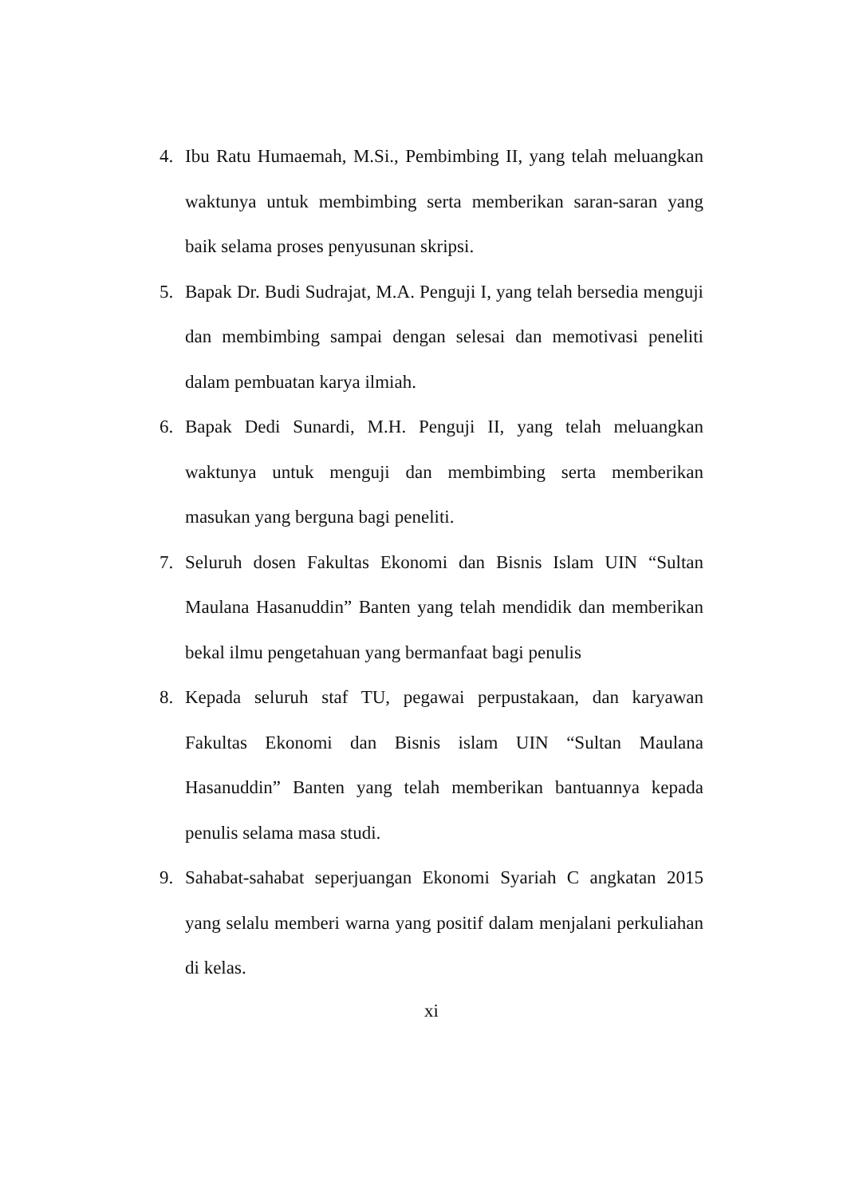4. Ibu Ratu Humaemah, M.Si., Pembimbing II, yang telah meluangkan waktunya untuk membimbing serta memberikan saran-saran yang baik selama proses penyusunan skripsi.
5. Bapak Dr. Budi Sudrajat, M.A. Penguji I, yang telah bersedia menguji dan membimbing sampai dengan selesai dan memotivasi peneliti dalam pembuatan karya ilmiah.
6. Bapak Dedi Sunardi, M.H. Penguji II, yang telah meluangkan waktunya untuk menguji dan membimbing serta memberikan masukan yang berguna bagi peneliti.
7. Seluruh dosen Fakultas Ekonomi dan Bisnis Islam UIN “Sultan Maulana Hasanuddin” Banten yang telah mendidik dan memberikan bekal ilmu pengetahuan yang bermanfaat bagi penulis
8. Kepada seluruh staf TU, pegawai perpustakaan, dan karyawan Fakultas Ekonomi dan Bisnis islam UIN “Sultan Maulana Hasanuddin” Banten yang telah memberikan bantuannya kepada penulis selama masa studi.
9. Sahabat-sahabat seperjuangan Ekonomi Syariah C angkatan 2015 yang selalu memberi warna yang positif dalam menjalani perkuliahan di kelas.
xi